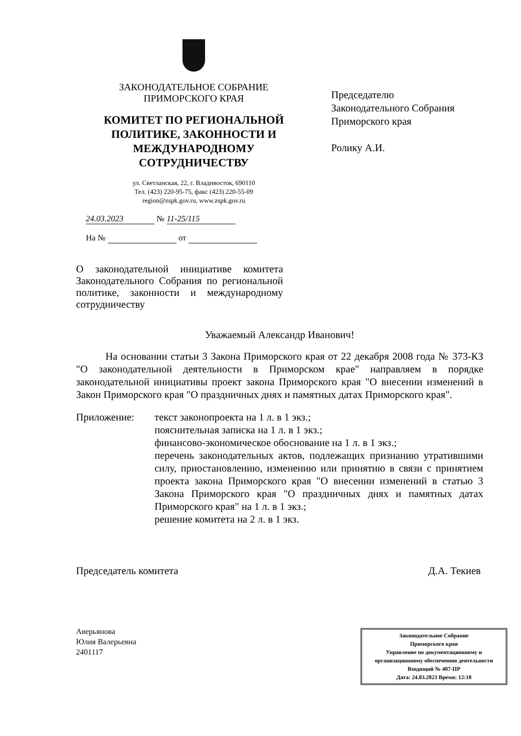ЗАКОНОДАТЕЛЬНОЕ СОБРАНИЕ
ПРИМОРСКОГО КРАЯ
КОМИТЕТ ПО РЕГИОНАЛЬНОЙ
ПОЛИТИКЕ, ЗАКОННОСТИ И
МЕЖДУНАРОДНОМУ
СОТРУДНИЧЕСТВУ
ул. Светланская, 22, г. Владивосток, 690110
Тел. (423) 220-95-75, факс (423) 220-55-09
region@zspk.gov.ru, www.zspk.gov.ru
24.03.2023 № 11-25/115
На № от
Председателю
Законодательного Собрания
Приморского края
Ролику А.И.
О законодательной инициативе комитета Законодательного Собрания по региональной политике, законности и международному сотрудничеству
Уважаемый Александр Иванович!
На основании статьи 3 Закона Приморского края от 22 декабря 2008 года № 373-КЗ "О законодательной деятельности в Приморском крае" направляем в порядке законодательной инициативы проект закона Приморского края "О внесении изменений в Закон Приморского края "О праздничных днях и памятных датах Приморского края".
Приложение: текст законопроекта на 1 л. в 1 экз.;
пояснительная записка на 1 л. в 1 экз.;
финансово-экономическое обоснование на 1 л. в 1 экз.;
перечень законодательных актов, подлежащих признанию утратившими силу, приостановлению, изменению или принятию в связи с принятием проекта закона Приморского края "О внесении изменений в статью 3 Закона Приморского края "О праздничных днях и памятных датах Приморского края" на 1 л. в 1 экз.;
решение комитета на 2 л. в 1 экз.
Председатель комитета Д.А. Текиев
Аверьянова
Юлия Валерьевна
2401117
Законодательное Собрание
Приморского края
Управление по документационному и организационному обеспечению деятельности
Входящий № 407-ПР
Дата: 24.03.2023 Время: 12:18